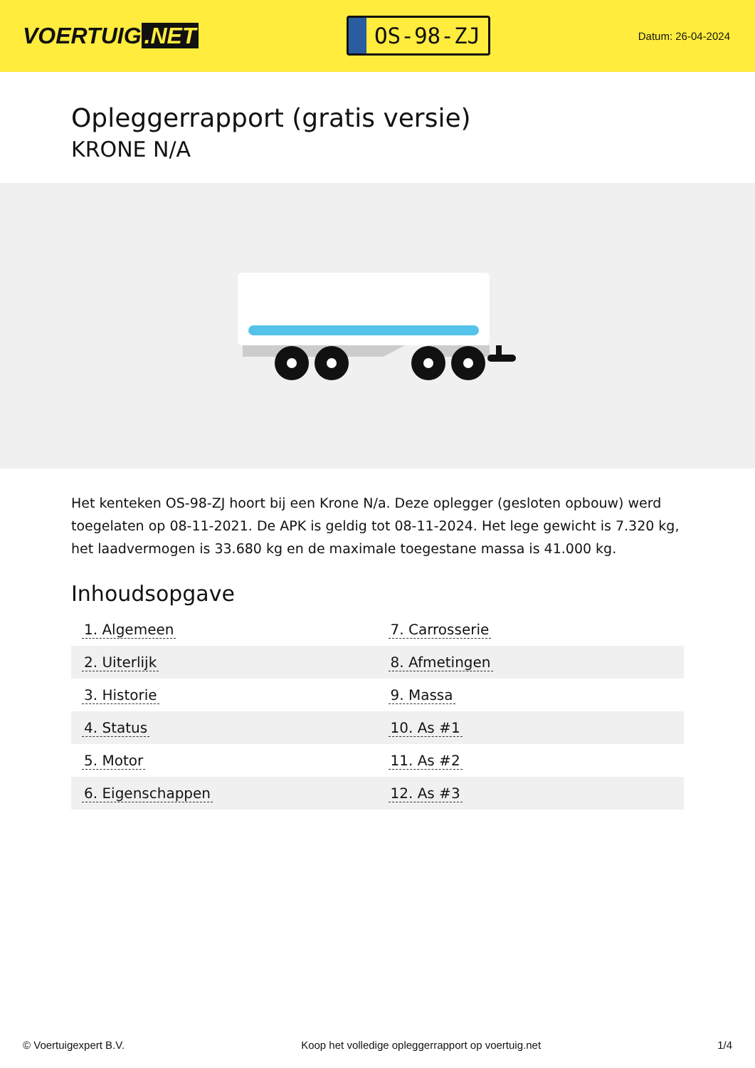VOERTUIG.NET
OS-98-ZJ
Datum: 26-04-2024
Opleggerrapport (gratis versie)
KRONE N/A
Het kenteken OS-98-ZJ hoort bij een Krone N/a. Deze oplegger (gesloten opbouw) werd toegelaten op 08-11-2021. De APK is geldig tot 08-11-2024. Het lege gewicht is 7.320 kg, het laadvermogen is 33.680 kg en de maximale toegestane massa is 41.000 kg.
Inhoudsopgave
| 1. Algemeen | 7. Carrosserie |
| 2. Uiterlijk | 8. Afmetingen |
| 3. Historie | 9. Massa |
| 4. Status | 10. As #1 |
| 5. Motor | 11. As #2 |
| 6. Eigenschappen | 12. As #3 |
© Voertuigexpert B.V. Koop het volledige opleggerrapport op voertuig.net
1/4